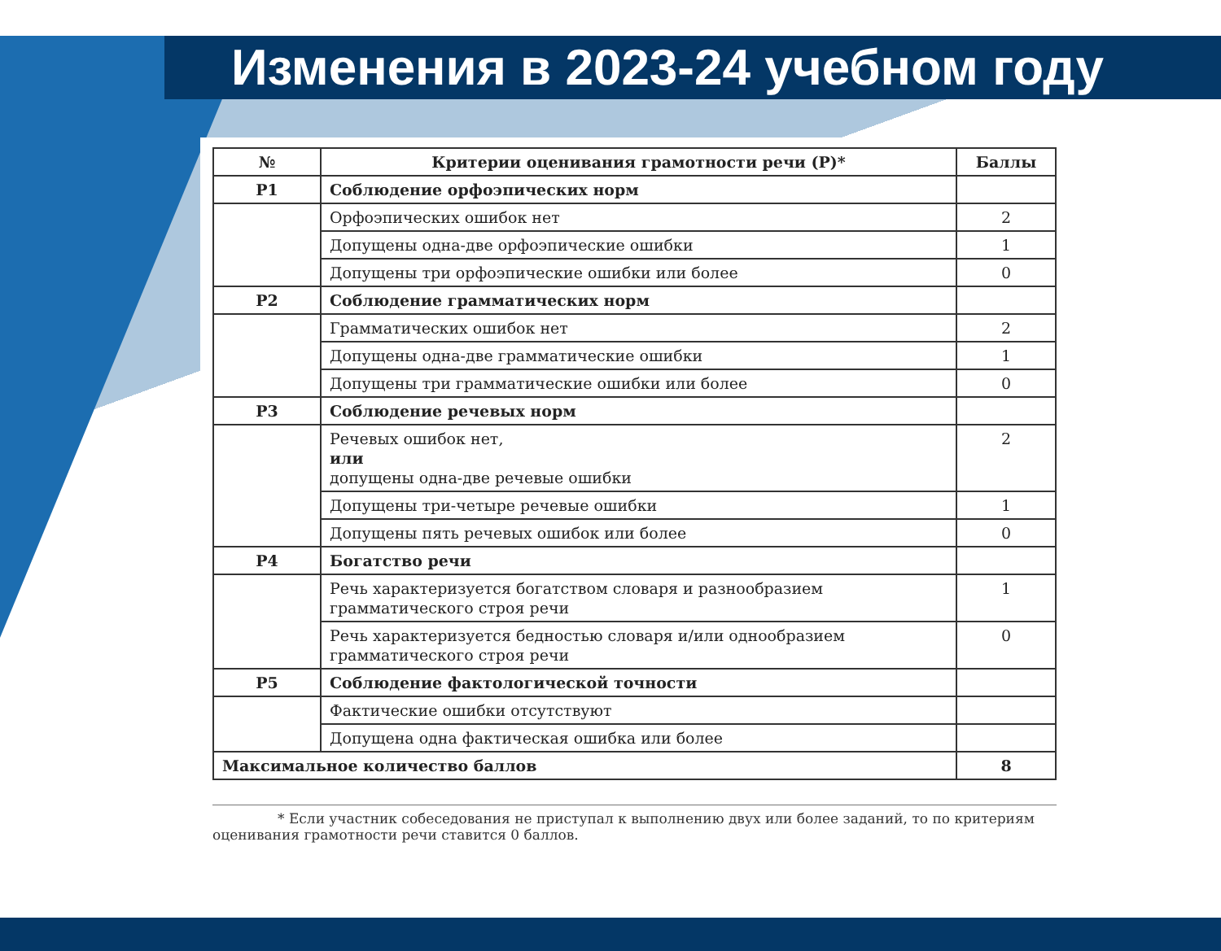Изменения в 2023-24 учебном году
| № | Критерии оценивания грамотности речи (Р)* | Баллы |
| --- | --- | --- |
| Р1 | Соблюдение орфоэпических норм | |
| | Орфоэпических ошибок нет | 2 |
| | Допущены одна-две орфоэпические ошибки | 1 |
| | Допущены три орфоэпические ошибки или более | 0 |
| Р2 | Соблюдение грамматических норм | |
| | Грамматических ошибок нет | 2 |
| | Допущены одна-две грамматические ошибки | 1 |
| | Допущены три грамматические ошибки или более | 0 |
| Р3 | Соблюдение речевых норм | |
| | Речевых ошибок нет, или допущены одна-две речевые ошибки | 2 |
| | Допущены три-четыре речевые ошибки | 1 |
| | Допущены пять речевых ошибок или более | 0 |
| Р4 | Богатство речи | |
| | Речь характеризуется богатством словаря и разнообразием грамматического строя речи | 1 |
| | Речь характеризуется бедностью словаря и/или однообразием грамматического строя речи | 0 |
| Р5 | Соблюдение фактологической точности | |
| | Фактические ошибки отсутствуют | |
| | Допущена одна фактическая ошибка или более | |
| Максимальное количество баллов | | 8 |
* Если участник собеседования не приступал к выполнению двух или более заданий, то по критериям оценивания грамотности речи ставится 0 баллов.